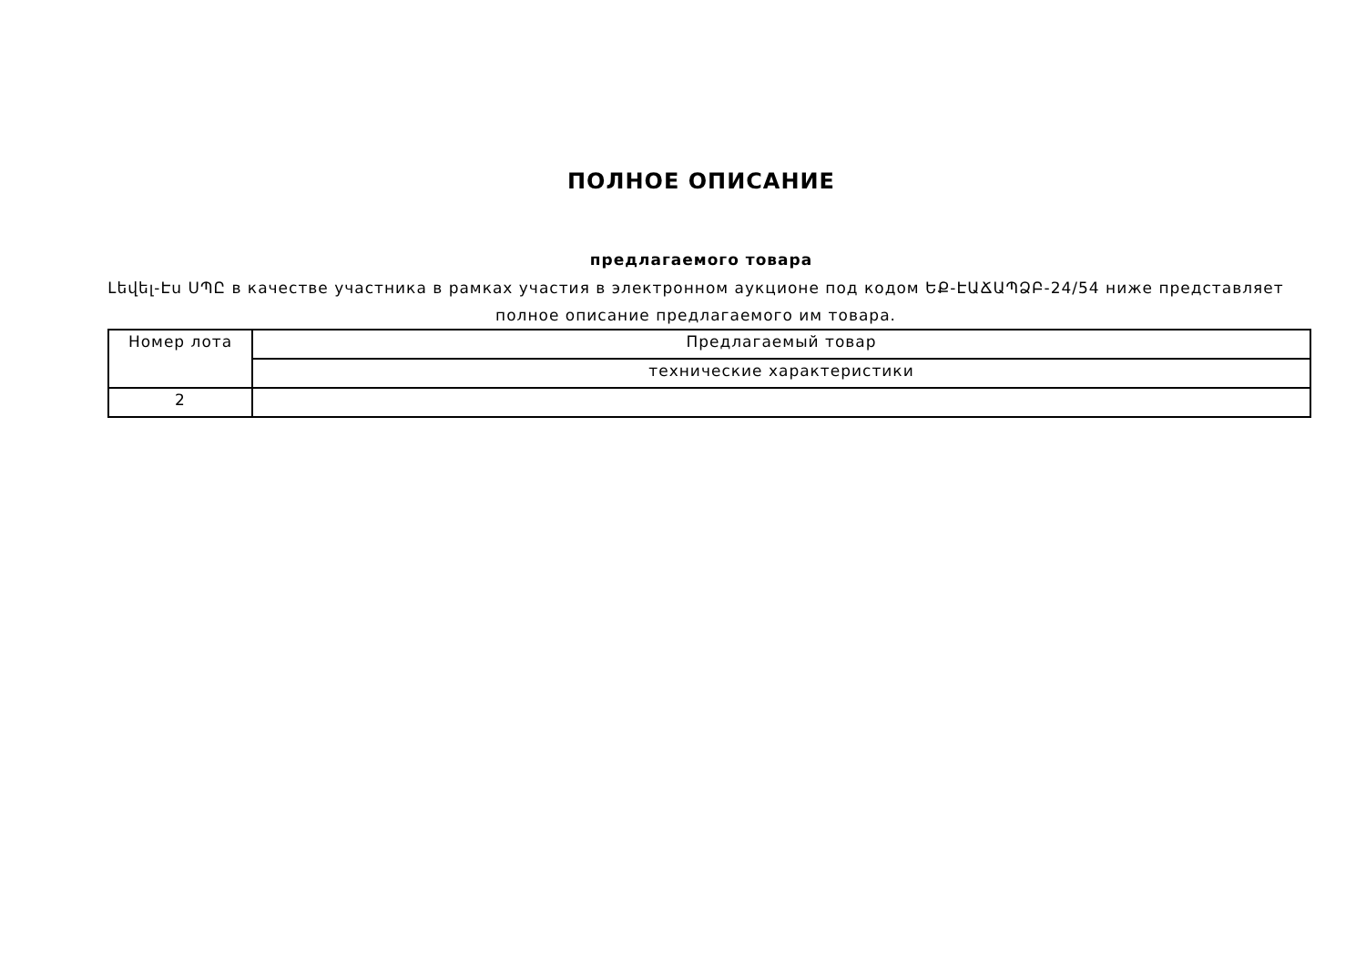ПОЛНОЕ ОПИСАНИЕ
предлагаемого товара
Լեվել-Էս ՍՊԸ в качестве участника в рамках участия в электронном аукционе под кодом ԵՔ-ԷԱՃԱՊՁԲ-24/54 ниже представляет полное описание предлагаемого им товара.
| Номер лота | Предлагаемый товар |
| | технические характеристики |
| 2 | |